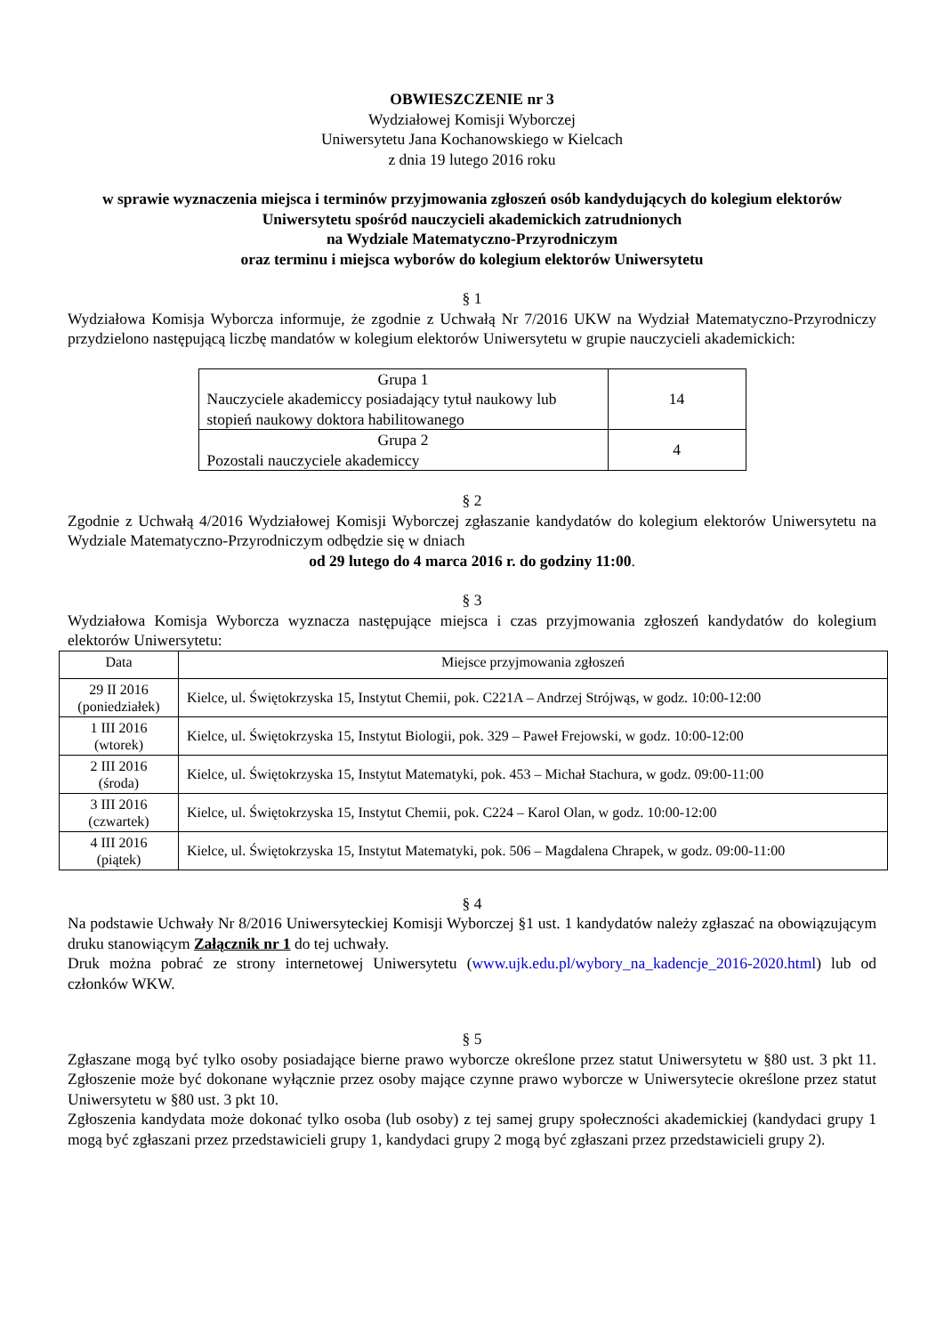OBWIESZCZENIE nr 3
Wydziałowej Komisji Wyborczej
Uniwersytetu Jana Kochanowskiego w Kielcach
z dnia 19 lutego 2016 roku
w sprawie wyznaczenia miejsca i terminów przyjmowania zgłoszeń osób kandydujących do kolegium elektorów Uniwersytetu spośród nauczycieli akademickich zatrudnionych
na Wydziale Matematyczno-Przyrodniczym
oraz terminu i miejsca wyborów do kolegium elektorów Uniwersytetu
§ 1
Wydziałowa Komisja Wyborcza informuje, że zgodnie z Uchwałą Nr 7/2016 UKW na Wydział Matematyczno-Przyrodniczy przydzielono następującą liczbę mandatów w kolegium elektorów Uniwersytetu w grupie nauczycieli akademickich:
| Grupa 1 Nauczyciele akademiccy posiadający tytuł naukowy lub stopień naukowy doktora habilitowanego | 14 |
| Grupa 2 Pozostali nauczyciele akademiccy | 4 |
§ 2
Zgodnie z Uchwałą 4/2016 Wydziałowej Komisji Wyborczej zgłaszanie kandydatów do kolegium elektorów Uniwersytetu na Wydziale Matematyczno-Przyrodniczym odbędzie się w dniach
od 29 lutego do 4 marca 2016 r. do godziny 11:00.
§ 3
Wydziałowa Komisja Wyborcza wyznacza następujące miejsca i czas przyjmowania zgłoszeń kandydatów do kolegium elektorów Uniwersytetu:
| Data | Miejsce przyjmowania zgłoszeń |
| 29 II 2016 (poniedziałek) | Kielce, ul. Świętokrzyska 15, Instytut Chemii, pok. C221A – Andrzej Strójwąs, w godz. 10:00-12:00 |
| 1 III 2016 (wtorek) | Kielce, ul. Świętokrzyska 15, Instytut Biologii, pok. 329 – Paweł Frejowski, w godz. 10:00-12:00 |
| 2 III 2016 (środa) | Kielce, ul. Świętokrzyska 15, Instytut Matematyki, pok. 453 – Michał Stachura, w godz. 09:00-11:00 |
| 3 III 2016 (czwartek) | Kielce, ul. Świętokrzyska 15, Instytut Chemii, pok. C224 – Karol Olan, w godz. 10:00-12:00 |
| 4 III 2016 (piątek) | Kielce, ul. Świętokrzyska 15, Instytut Matematyki, pok. 506 – Magdalena Chrapek, w godz. 09:00-11:00 |
§ 4
Na podstawie Uchwały Nr 8/2016 Uniwersyteckiej Komisji Wyborczej §1 ust. 1 kandydatów należy zgłaszać na obowiązującym druku stanowiącym Załącznik nr 1 do tej uchwały.
Druk można pobrać ze strony internetowej Uniwersytetu (www.ujk.edu.pl/wybory_na_kadencje_2016-2020.html) lub od członków WKW.
§ 5
Zgłaszane mogą być tylko osoby posiadające bierne prawo wyborcze określone przez statut Uniwersytetu w §80 ust. 3 pkt 11. Zgłoszenie może być dokonane wyłącznie przez osoby mające czynne prawo wyborcze w Uniwersytecie określone przez statut Uniwersytetu w §80 ust. 3 pkt 10.
Zgłoszenia kandydata może dokonać tylko osoba (lub osoby) z tej samej grupy społeczności akademickiej (kandydaci grupy 1 mogą być zgłaszani przez przedstawicieli grupy 1, kandydaci grupy 2 mogą być zgłaszani przez przedstawicieli grupy 2).